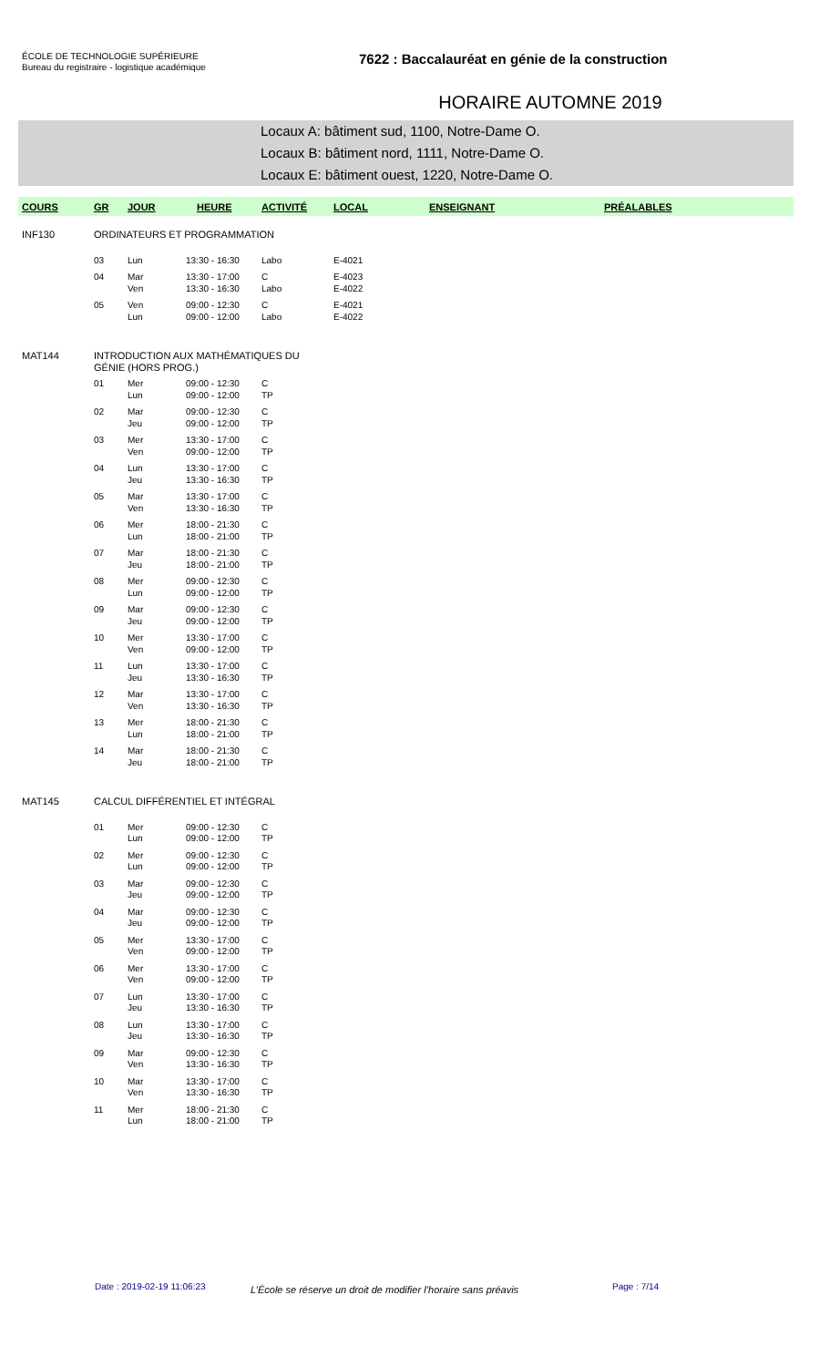ÉCOLE DE TECHNOLOGIE SUPÉRIEURE
Bureau du registraire - logistique académique
7622 : Baccalauréat en génie de la construction
HORAIRE AUTOMNE 2019
Locaux A: bâtiment sud, 1100, Notre-Dame O.
Locaux B: bâtiment nord, 1111, Notre-Dame O.
Locaux E: bâtiment ouest, 1220, Notre-Dame O.
| COURS | GR | JOUR | HEURE | ACTIVITÉ | LOCAL | ENSEIGNANT | PRÉALABLES |
| --- | --- | --- | --- | --- | --- | --- | --- |
| INF130 | ORDINATEURS ET PROGRAMMATION | | | | | | |
| | 03 | Lun | 13:30 - 16:30 | Labo | E-4021 | | |
| | 04 | Mar Ven | 13:30 - 17:00 13:30 - 16:30 | C Labo | E-4023 E-4022 | | |
| | 05 | Ven Lun | 09:00 - 12:30 09:00 - 12:00 | C Labo | E-4021 E-4022 | | |
| MAT144 | INTRODUCTION AUX MATHÉMATIQUES DU GÉNIE (HORS PROG.) | | | | | | |
| | 01 | Mer Lun | 09:00 - 12:30 09:00 - 12:00 | C TP | | | |
| | 02 | Mar Jeu | 09:00 - 12:30 09:00 - 12:00 | C TP | | | |
| | 03 | Mer Ven | 13:30 - 17:00 09:00 - 12:00 | C TP | | | |
| | 04 | Lun Jeu | 13:30 - 17:00 13:30 - 16:30 | C TP | | | |
| | 05 | Mar Ven | 13:30 - 17:00 13:30 - 16:30 | C TP | | | |
| | 06 | Mer Lun | 18:00 - 21:30 18:00 - 21:00 | C TP | | | |
| | 07 | Mar Jeu | 18:00 - 21:30 18:00 - 21:00 | C TP | | | |
| | 08 | Mer Lun | 09:00 - 12:30 09:00 - 12:00 | C TP | | | |
| | 09 | Mar Jeu | 09:00 - 12:30 09:00 - 12:00 | C TP | | | |
| | 10 | Mer Ven | 13:30 - 17:00 09:00 - 12:00 | C TP | | | |
| | 11 | Lun Jeu | 13:30 - 17:00 13:30 - 16:30 | C TP | | | |
| | 12 | Mar Ven | 13:30 - 17:00 13:30 - 16:30 | C TP | | | |
| | 13 | Mer Lun | 18:00 - 21:30 18:00 - 21:00 | C TP | | | |
| | 14 | Mar Jeu | 18:00 - 21:30 18:00 - 21:00 | C TP | | | |
| MAT145 | CALCUL DIFFÉRENTIEL ET INTÉGRAL | | | | | | |
| | 01 | Mer Lun | 09:00 - 12:30 09:00 - 12:00 | C TP | | | |
| | 02 | Mer Lun | 09:00 - 12:30 09:00 - 12:00 | C TP | | | |
| | 03 | Mar Jeu | 09:00 - 12:30 09:00 - 12:00 | C TP | | | |
| | 04 | Mar Jeu | 09:00 - 12:30 09:00 - 12:00 | C TP | | | |
| | 05 | Mer Ven | 13:30 - 17:00 09:00 - 12:00 | C TP | | | |
| | 06 | Mer Ven | 13:30 - 17:00 09:00 - 12:00 | C TP | | | |
| | 07 | Lun Jeu | 13:30 - 17:00 13:30 - 16:30 | C TP | | | |
| | 08 | Lun Jeu | 13:30 - 17:00 13:30 - 16:30 | C TP | | | |
| | 09 | Mar Ven | 09:00 - 12:30 13:30 - 16:30 | C TP | | | |
| | 10 | Mar Ven | 13:30 - 17:00 13:30 - 16:30 | C TP | | | |
| | 11 | Mer Lun | 18:00 - 21:30 18:00 - 21:00 | C TP | | | |
Date : 2019-02-19 11:06:23
L’École se réserve un droit de modifier l’horaire sans préavis
Page : 7/14